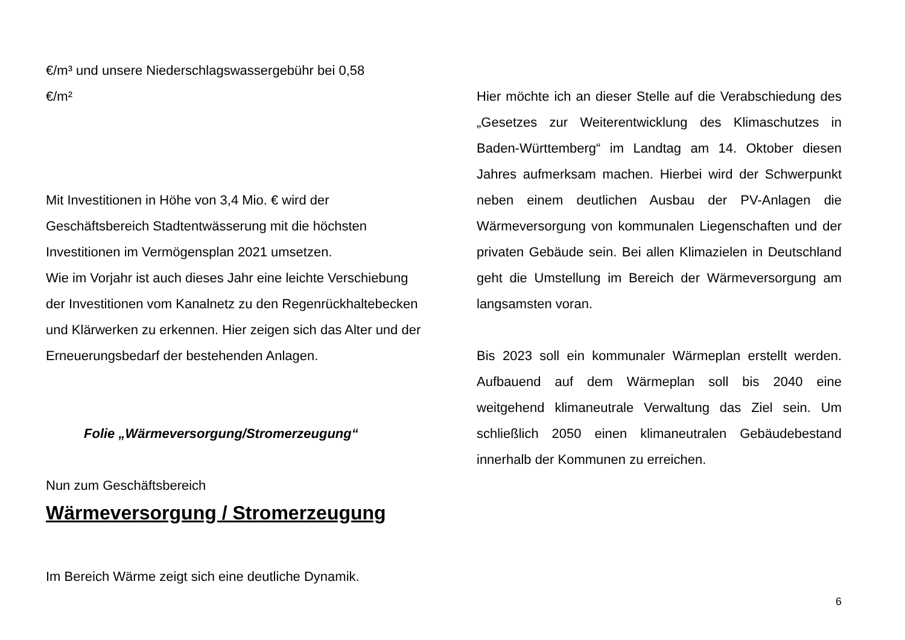€/m³ und unsere Niederschlagswassergebühr bei 0,58
€/m²
Mit Investitionen in Höhe von 3,4 Mio. € wird der Geschäftsbereich Stadtentwässerung mit die höchsten Investitionen im Vermögensplan 2021 umsetzen.
Wie im Vorjahr ist auch dieses Jahr eine leichte Verschiebung der Investitionen vom Kanalnetz zu den Regenrückhaltebecken und Klärwerken zu erkennen. Hier zeigen sich das Alter und der Erneuerungsbedarf der bestehenden Anlagen.
Folie „Wärmeversorgung/Stromerzeugung“
Nun zum Geschäftsbereich
Wärmeversorgung / Stromerzeugung
Im Bereich Wärme zeigt sich eine deutliche Dynamik.
Hier möchte ich an dieser Stelle auf die Verabschiedung des „Gesetzes zur Weiterentwicklung des Klimaschutzes in Baden-Württemberg“ im Landtag am 14. Oktober diesen Jahres aufmerksam machen. Hierbei wird der Schwerpunkt neben einem deutlichen Ausbau der PV-Anlagen die Wärmeversorgung von kommunalen Liegenschaften und der privaten Gebäude sein. Bei allen Klimazielen in Deutschland geht die Umstellung im Bereich der Wärmeversorgung am langsamsten voran.
Bis 2023 soll ein kommunaler Wärmeplan erstellt werden. Aufbauend auf dem Wärmeplan soll bis 2040 eine weitgehend klimaneutrale Verwaltung das Ziel sein. Um schließlich 2050 einen klimaneutralen Gebäudebestand innerhalb der Kommunen zu erreichen.
6